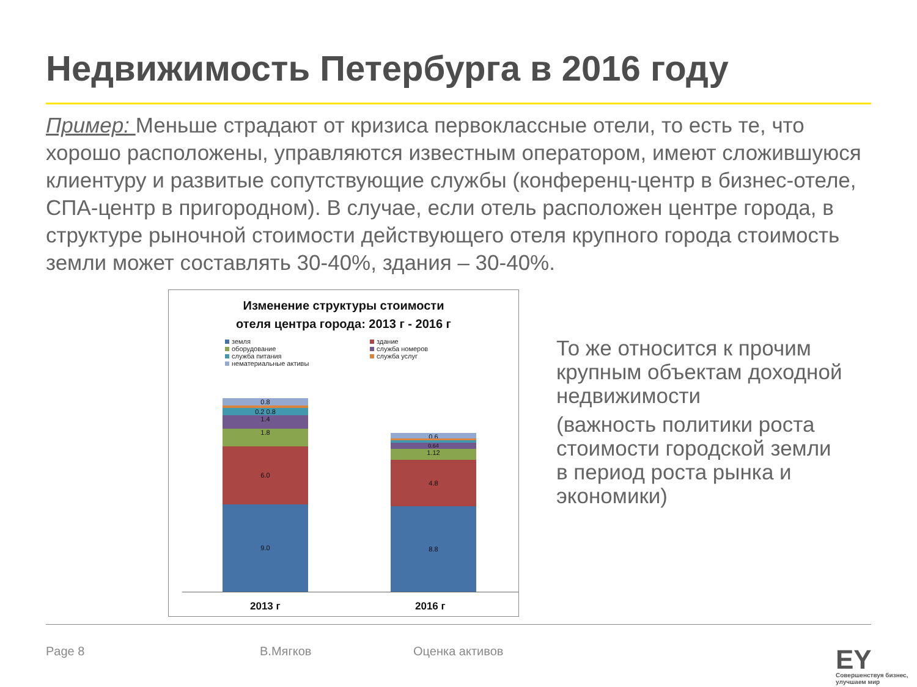Недвижимость Петербурга в 2016 году
Пример: Меньше страдают от кризиса первоклассные отели, то есть те, что хорошо расположены, управляются известным оператором, имеют сложившуюся клиентуру и развитые сопутствующие службы (конференц-центр в бизнес-отеле, СПА-центр в пригородном). В случае, если отель расположен центре города, в структуре рыночной стоимости действующего отеля крупного города стоимость земли может составлять 30-40%, здания – 30-40%.
Изменение структуры стоимости
отеля центра города: 2013 г - 2016 г
земля здание оборудование служба номеров служба питания служба услуг нематериальные активы
0.8
0.2 0.8
1.4
1.8
6.0
9.0
0.6
0.64
1.12
4.8
8.8
2013 г 2016 г
То же относится к прочим крупным объектам доходной недвижимости
(важность политики роста стоимости городской земли в период роста рынка и экономики)
Page 8 В.Мягков Оценка активов EY
Совершенствуя бизнес,
улучшаем мир